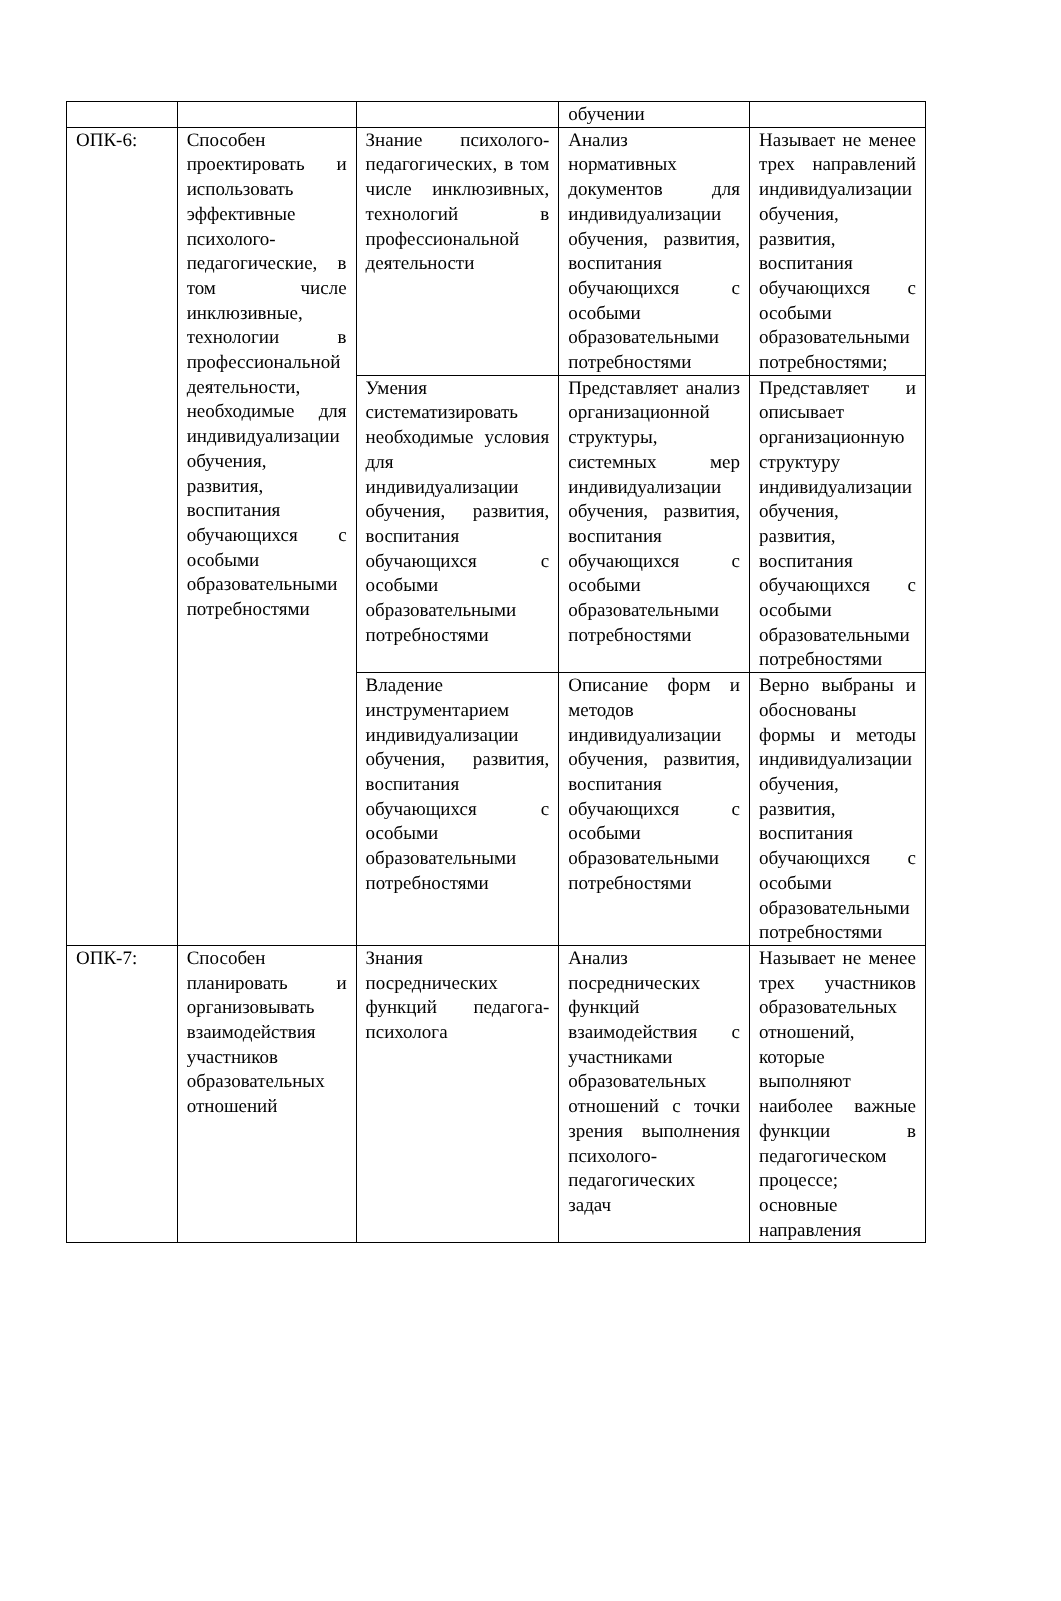| | | | обучении | |
| ОПК-6: | Способен проектировать и использовать эффективные психолого-педагогические, в том числе инклюзивные, технологии в профессиональной деятельности, необходимые для индивидуализации обучения, развития, воспитания обучающихся с особыми образовательными потребностями | Знание психолого-педагогических, в том числе инклюзивных, технологий в профессиональной деятельности | Анализ нормативных документов для индивидуализации обучения, развития, воспитания обучающихся с особыми образовательными потребностями | Называет не менее трех направлений индивидуализации обучения, развития, воспитания обучающихся с особыми образовательными потребностями; |
| | | Умения систематизировать необходимые условия для индивидуализации обучения, развития, воспитания обучающихся с особыми образовательными потребностями | Представляет анализ организационной структуры, системных мер индивидуализации обучения, развития, воспитания обучающихся с особыми образовательными потребностями | Представляет и описывает организационную структуру индивидуализации обучения, развития, воспитания обучающихся с особыми образовательными потребностями |
| | | Владение инструментарием индивидуализации обучения, развития, воспитания обучающихся с особыми образовательными потребностями | Описание форм и методов индивидуализации обучения, развития, воспитания обучающихся с особыми образовательными потребностями | Верно выбраны и обоснованы формы и методы индивидуализации обучения, развития, воспитания обучающихся с особыми образовательными потребностями |
| ОПК-7: | Способен планировать и организовывать взаимодействия участников образовательных отношений | Знания посреднических функций педагога-психолога | Анализ посреднических функций взаимодействия с участниками образовательных отношений с точки зрения выполнения психолого-педагогических задач | Называет не менее трех участников образовательных отношений, которые выполняют наиболее важные функции в педагогическом процессе; основные направления |